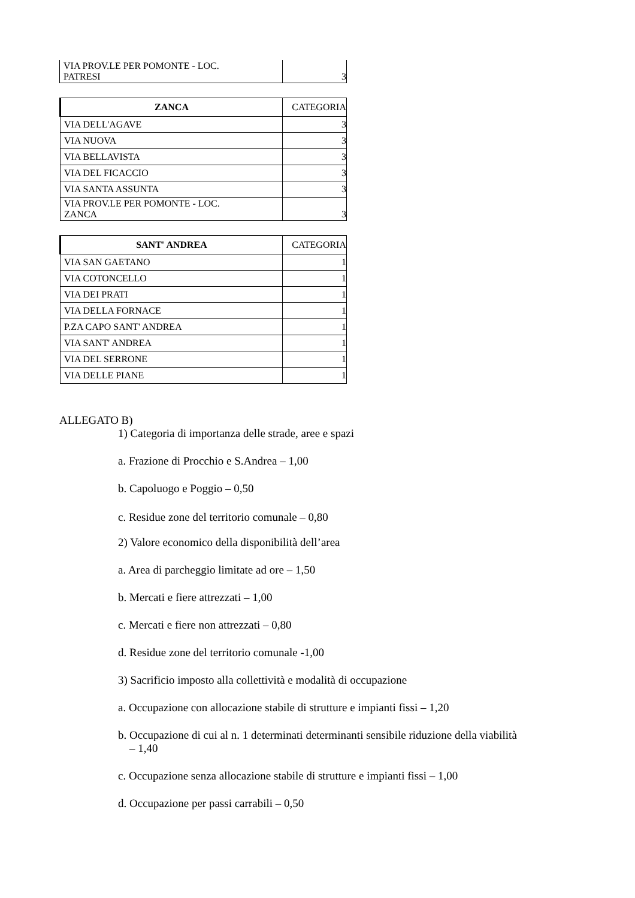| VIA PROV.LE PER POMONTE - LOC. PATRESI | 3 |
| ZANCA | CATEGORIA |
| --- | --- |
| VIA DELL'AGAVE | 3 |
| VIA NUOVA | 3 |
| VIA BELLAVISTA | 3 |
| VIA DEL FICACCIO | 3 |
| VIA SANTA ASSUNTA | 3 |
| VIA PROV.LE PER POMONTE - LOC. ZANCA | 3 |
| SANT' ANDREA | CATEGORIA |
| --- | --- |
| VIA SAN GAETANO | 1 |
| VIA COTONCELLO | 1 |
| VIA DEI PRATI | 1 |
| VIA DELLA FORNACE | 1 |
| P.ZA CAPO SANT' ANDREA | 1 |
| VIA SANT' ANDREA | 1 |
| VIA DEL SERRONE | 1 |
| VIA DELLE PIANE | 1 |
ALLEGATO B)
1) Categoria di importanza delle strade, aree e spazi
a. Frazione di Procchio e S.Andrea – 1,00
b. Capoluogo e Poggio – 0,50
c. Residue zone del territorio comunale – 0,80
2) Valore economico della disponibilità dell’area
a. Area di parcheggio limitate ad ore – 1,50
b. Mercati e fiere attrezzati – 1,00
c. Mercati e fiere non attrezzati – 0,80
d. Residue zone del territorio comunale -1,00
3) Sacrificio imposto alla collettività e modalità di occupazione
a. Occupazione con allocazione stabile di strutture e impianti fissi – 1,20
b. Occupazione di cui al n. 1 determinati determinanti sensibile riduzione della viabilità
– 1,40
c. Occupazione senza allocazione stabile di strutture e impianti fissi – 1,00
d. Occupazione per passi carrabili – 0,50